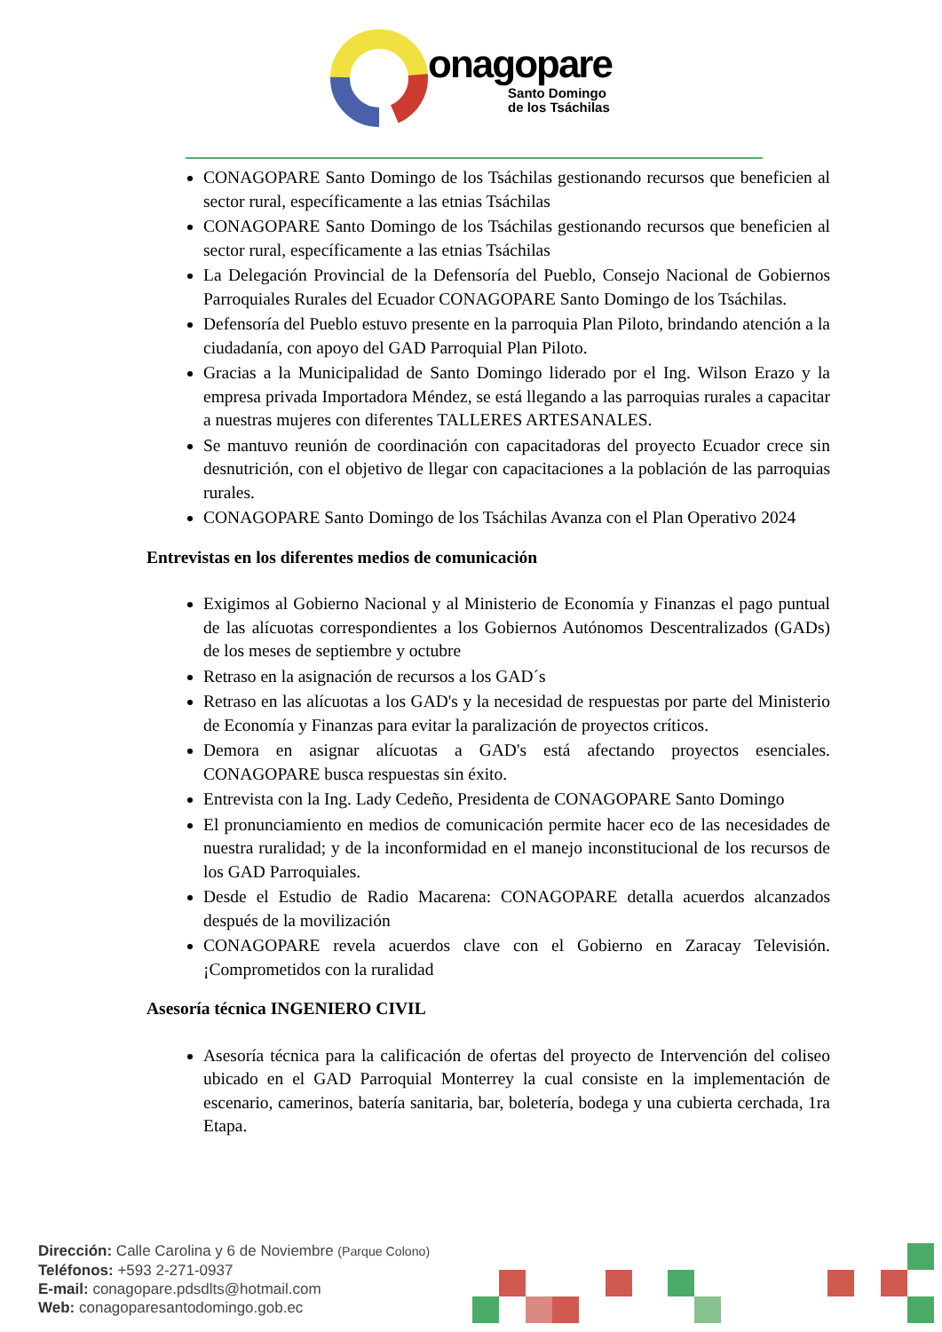onagopare
Santo Domingo
de los Tsáchilas
CONAGOPARE Santo Domingo de los Tsáchilas gestionando recursos que beneficien al sector rural, específicamente a las etnias Tsáchilas
CONAGOPARE Santo Domingo de los Tsáchilas gestionando recursos que beneficien al sector rural, específicamente a las etnias Tsáchilas
La Delegación Provincial de la Defensoría del Pueblo, Consejo Nacional de Gobiernos Parroquiales Rurales del Ecuador CONAGOPARE Santo Domingo de los Tsáchilas.
Defensoría del Pueblo estuvo presente en la parroquia Plan Piloto, brindando atención a la ciudadanía, con apoyo del GAD Parroquial Plan Piloto.
Gracias a la Municipalidad de Santo Domingo liderado por el Ing. Wilson Erazo y la empresa privada Importadora Méndez, se está llegando a las parroquias rurales a capacitar a nuestras mujeres con diferentes TALLERES ARTESANALES.
Se mantuvo reunión de coordinación con capacitadoras del proyecto Ecuador crece sin desnutrición, con el objetivo de llegar con capacitaciones a la población de las parroquias rurales.
CONAGOPARE Santo Domingo de los Tsáchilas Avanza con el Plan Operativo 2024
Entrevistas en los diferentes medios de comunicación
Exigimos al Gobierno Nacional y al Ministerio de Economía y Finanzas el pago puntual de las alícuotas correspondientes a los Gobiernos Autónomos Descentralizados (GADs) de los meses de septiembre y octubre
Retraso en la asignación de recursos a los GAD´s
Retraso en las alícuotas a los GAD's y la necesidad de respuestas por parte del Ministerio de Economía y Finanzas para evitar la paralización de proyectos críticos.
Demora en asignar alícuotas a GAD's está afectando proyectos esenciales. CONAGOPARE busca respuestas sin éxito.
Entrevista con la Ing. Lady Cedeño, Presidenta de CONAGOPARE Santo Domingo
El pronunciamiento en medios de comunicación permite hacer eco de las necesidades de nuestra ruralidad; y de la inconformidad en el manejo inconstitucional de los recursos de los GAD Parroquiales.
Desde el Estudio de Radio Macarena: CONAGOPARE detalla acuerdos alcanzados después de la movilización
CONAGOPARE revela acuerdos clave con el Gobierno en Zaracay Televisión. ¡Comprometidos con la ruralidad
Asesoría técnica INGENIERO CIVIL
Asesoría técnica para la calificación de ofertas del proyecto de Intervención del coliseo ubicado en el GAD Parroquial Monterrey la cual consiste en la implementación de escenario, camerinos, batería sanitaria, bar, boletería, bodega y una cubierta cerchada, 1ra Etapa.
Dirección: Calle Carolina y 6 de Noviembre (Parque Colono)
Teléfonos: +593 2-271-0937
E-mail: conagopare.pdsdlts@hotmail.com
Web: conagoparesantodomingo.gob.ec